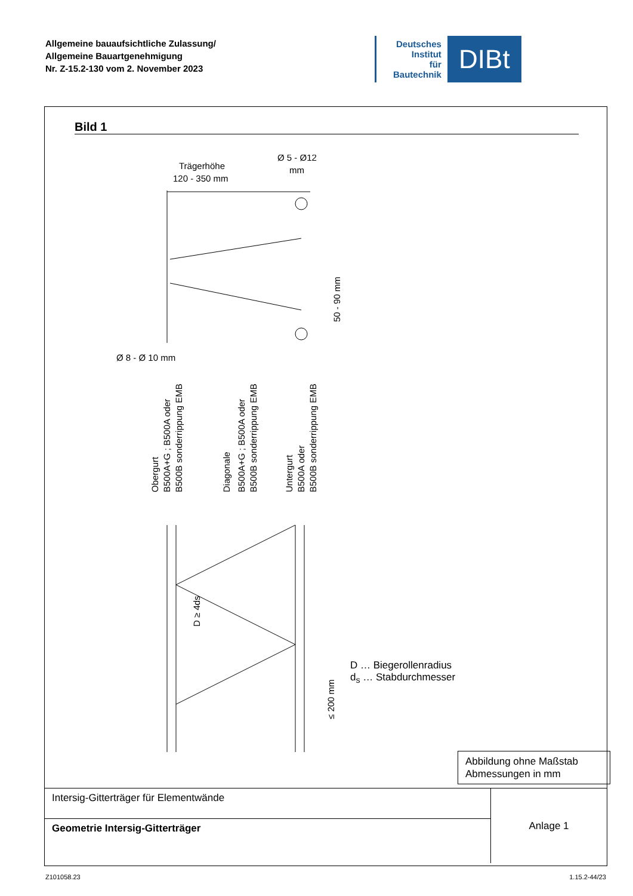Allgemeine bauaufsichtliche Zulassung/
Allgemeine Bauartgenehmigung
Nr. Z-15.2-130 vom 2. November 2023
Deutsches
Institut
für
Bautechnik
DIBt
Bild 1
Trägerhöhe
120 - 350 mm
Ø 5 - Ø12
mm
50 - 90 mm
Ø 8 - Ø 10 mm
Obergurt
B500A+G ; B500A oder
B500B sonderrippung EMB
Diagonale
B500A+G ; B500A oder
B500B sonderrippung EMB
Untergurt
B500A oder
B500B sonderrippung EMB
D ≥ 4ds
≤ 200 mm
D … Biegerollenradius
d<sub>s</sub> … Stabdurchmesser
Abbildung ohne Maßstab
Abmessungen in mm
| Intersig-Gitterträger für Elementwände | Anlage 1 |
| Geometrie Intersig-Gitterträger | |
Z101058.23 1.15.2-44/23